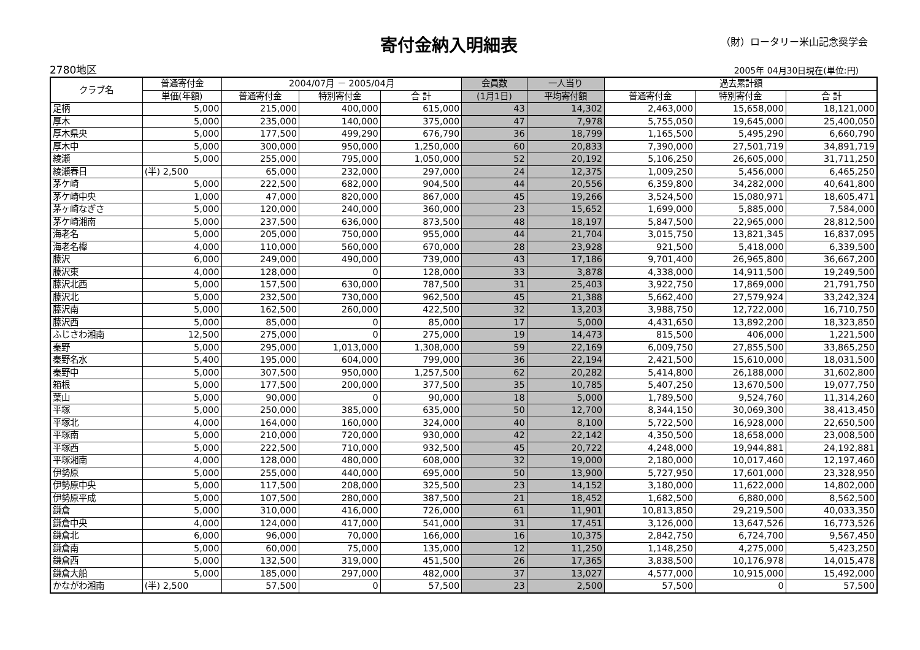寄付金納入明細表 （財）ロータリー米山記念奨学会
2780地区 2005年 04月30日現在(単位:円)
| クラブ名 | 普通寄付金 | 2004/07月 － 2005/04月 | | | 会員数 | 一人当り | 過去累計額 | | |
| --- | --- | --- | --- | --- | --- | --- | --- | --- | --- |
| | 単価(年額) | 普通寄付金 | 特別寄付金 | 合 計 | (1月1日) | 平均寄付額 | 普通寄付金 | 特別寄付金 | 合 計 |
| 足柄 | 5,000 | 215,000 | 400,000 | 615,000 | 43 | 14,302 | 2,463,000 | 15,658,000 | 18,121,000 |
| 厚木 | 5,000 | 235,000 | 140,000 | 375,000 | 47 | 7,978 | 5,755,050 | 19,645,000 | 25,400,050 |
| 厚木県央 | 5,000 | 177,500 | 499,290 | 676,790 | 36 | 18,799 | 1,165,500 | 5,495,290 | 6,660,790 |
| 厚木中 | 5,000 | 300,000 | 950,000 | 1,250,000 | 60 | 20,833 | 7,390,000 | 27,501,719 | 34,891,719 |
| 綾瀬 | 5,000 | 255,000 | 795,000 | 1,050,000 | 52 | 20,192 | 5,106,250 | 26,605,000 | 31,711,250 |
| 綾瀬春日 | (半) 2,500 | 65,000 | 232,000 | 297,000 | 24 | 12,375 | 1,009,250 | 5,456,000 | 6,465,250 |
| 茅ケ崎 | 5,000 | 222,500 | 682,000 | 904,500 | 44 | 20,556 | 6,359,800 | 34,282,000 | 40,641,800 |
| 茅ケ崎中央 | 1,000 | 47,000 | 820,000 | 867,000 | 45 | 19,266 | 3,524,500 | 15,080,971 | 18,605,471 |
| 茅ヶ崎なぎさ | 5,000 | 120,000 | 240,000 | 360,000 | 23 | 15,652 | 1,699,000 | 5,885,000 | 7,584,000 |
| 茅ケ崎湘南 | 5,000 | 237,500 | 636,000 | 873,500 | 48 | 18,197 | 5,847,500 | 22,965,000 | 28,812,500 |
| 海老名 | 5,000 | 205,000 | 750,000 | 955,000 | 44 | 21,704 | 3,015,750 | 13,821,345 | 16,837,095 |
| 海老名欅 | 4,000 | 110,000 | 560,000 | 670,000 | 28 | 23,928 | 921,500 | 5,418,000 | 6,339,500 |
| 藤沢 | 6,000 | 249,000 | 490,000 | 739,000 | 43 | 17,186 | 9,701,400 | 26,965,800 | 36,667,200 |
| 藤沢東 | 4,000 | 128,000 | 0 | 128,000 | 33 | 3,878 | 4,338,000 | 14,911,500 | 19,249,500 |
| 藤沢北西 | 5,000 | 157,500 | 630,000 | 787,500 | 31 | 25,403 | 3,922,750 | 17,869,000 | 21,791,750 |
| 藤沢北 | 5,000 | 232,500 | 730,000 | 962,500 | 45 | 21,388 | 5,662,400 | 27,579,924 | 33,242,324 |
| 藤沢南 | 5,000 | 162,500 | 260,000 | 422,500 | 32 | 13,203 | 3,988,750 | 12,722,000 | 16,710,750 |
| 藤沢西 | 5,000 | 85,000 | 0 | 85,000 | 17 | 5,000 | 4,431,650 | 13,892,200 | 18,323,850 |
| ふじさわ湘南 | 12,500 | 275,000 | 0 | 275,000 | 19 | 14,473 | 815,500 | 406,000 | 1,221,500 |
| 秦野 | 5,000 | 295,000 | 1,013,000 | 1,308,000 | 59 | 22,169 | 6,009,750 | 27,855,500 | 33,865,250 |
| 秦野名水 | 5,400 | 195,000 | 604,000 | 799,000 | 36 | 22,194 | 2,421,500 | 15,610,000 | 18,031,500 |
| 秦野中 | 5,000 | 307,500 | 950,000 | 1,257,500 | 62 | 20,282 | 5,414,800 | 26,188,000 | 31,602,800 |
| 箱根 | 5,000 | 177,500 | 200,000 | 377,500 | 35 | 10,785 | 5,407,250 | 13,670,500 | 19,077,750 |
| 葉山 | 5,000 | 90,000 | 0 | 90,000 | 18 | 5,000 | 1,789,500 | 9,524,760 | 11,314,260 |
| 平塚 | 5,000 | 250,000 | 385,000 | 635,000 | 50 | 12,700 | 8,344,150 | 30,069,300 | 38,413,450 |
| 平塚北 | 4,000 | 164,000 | 160,000 | 324,000 | 40 | 8,100 | 5,722,500 | 16,928,000 | 22,650,500 |
| 平塚南 | 5,000 | 210,000 | 720,000 | 930,000 | 42 | 22,142 | 4,350,500 | 18,658,000 | 23,008,500 |
| 平塚西 | 5,000 | 222,500 | 710,000 | 932,500 | 45 | 20,722 | 4,248,000 | 19,944,881 | 24,192,881 |
| 平塚湘南 | 4,000 | 128,000 | 480,000 | 608,000 | 32 | 19,000 | 2,180,000 | 10,017,460 | 12,197,460 |
| 伊勢原 | 5,000 | 255,000 | 440,000 | 695,000 | 50 | 13,900 | 5,727,950 | 17,601,000 | 23,328,950 |
| 伊勢原中央 | 5,000 | 117,500 | 208,000 | 325,500 | 23 | 14,152 | 3,180,000 | 11,622,000 | 14,802,000 |
| 伊勢原平成 | 5,000 | 107,500 | 280,000 | 387,500 | 21 | 18,452 | 1,682,500 | 6,880,000 | 8,562,500 |
| 鎌倉 | 5,000 | 310,000 | 416,000 | 726,000 | 61 | 11,901 | 10,813,850 | 29,219,500 | 40,033,350 |
| 鎌倉中央 | 4,000 | 124,000 | 417,000 | 541,000 | 31 | 17,451 | 3,126,000 | 13,647,526 | 16,773,526 |
| 鎌倉北 | 6,000 | 96,000 | 70,000 | 166,000 | 16 | 10,375 | 2,842,750 | 6,724,700 | 9,567,450 |
| 鎌倉南 | 5,000 | 60,000 | 75,000 | 135,000 | 12 | 11,250 | 1,148,250 | 4,275,000 | 5,423,250 |
| 鎌倉西 | 5,000 | 132,500 | 319,000 | 451,500 | 26 | 17,365 | 3,838,500 | 10,176,978 | 14,015,478 |
| 鎌倉大船 | 5,000 | 185,000 | 297,000 | 482,000 | 37 | 13,027 | 4,577,000 | 10,915,000 | 15,492,000 |
| かながわ湘南 | (半) 2,500 | 57,500 | 0 | 57,500 | 23 | 2,500 | 57,500 | 0 | 57,500 |